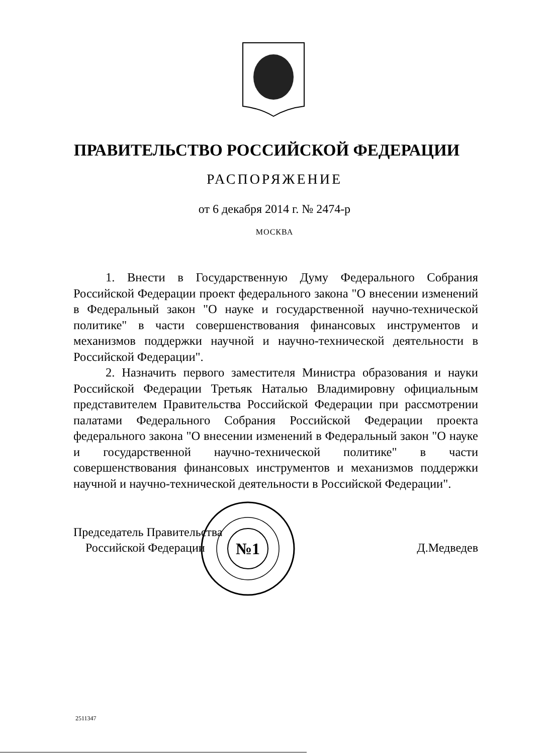ПРАВИТЕЛЬСТВО РОССИЙСКОЙ ФЕДЕРАЦИИ
РАСПОРЯЖЕНИЕ
от 6 декабря 2014 г. № 2474-р
МОСКВА
1. Внести в Государственную Думу Федерального Собрания Российской Федерации проект федерального закона "О внесении изменений в Федеральный закон "О науке и государственной научно-технической политике" в части совершенствования финансовых инструментов и механизмов поддержки научной и научно-технической деятельности в Российской Федерации".
2. Назначить первого заместителя Министра образования и науки Российской Федерации Третьяк Наталью Владимировну официальным представителем Правительства Российской Федерации при рассмотрении палатами Федерального Собрания Российской Федерации проекта федерального закона "О внесении изменений в Федеральный закон "О науке и государственной научно-технической политике" в части совершенствования финансовых инструментов и механизмов поддержки научной и научно-технической деятельности в Российской Федерации".
Председатель Правительства
Российской Федерации
Д.Медведев
№1
2511347